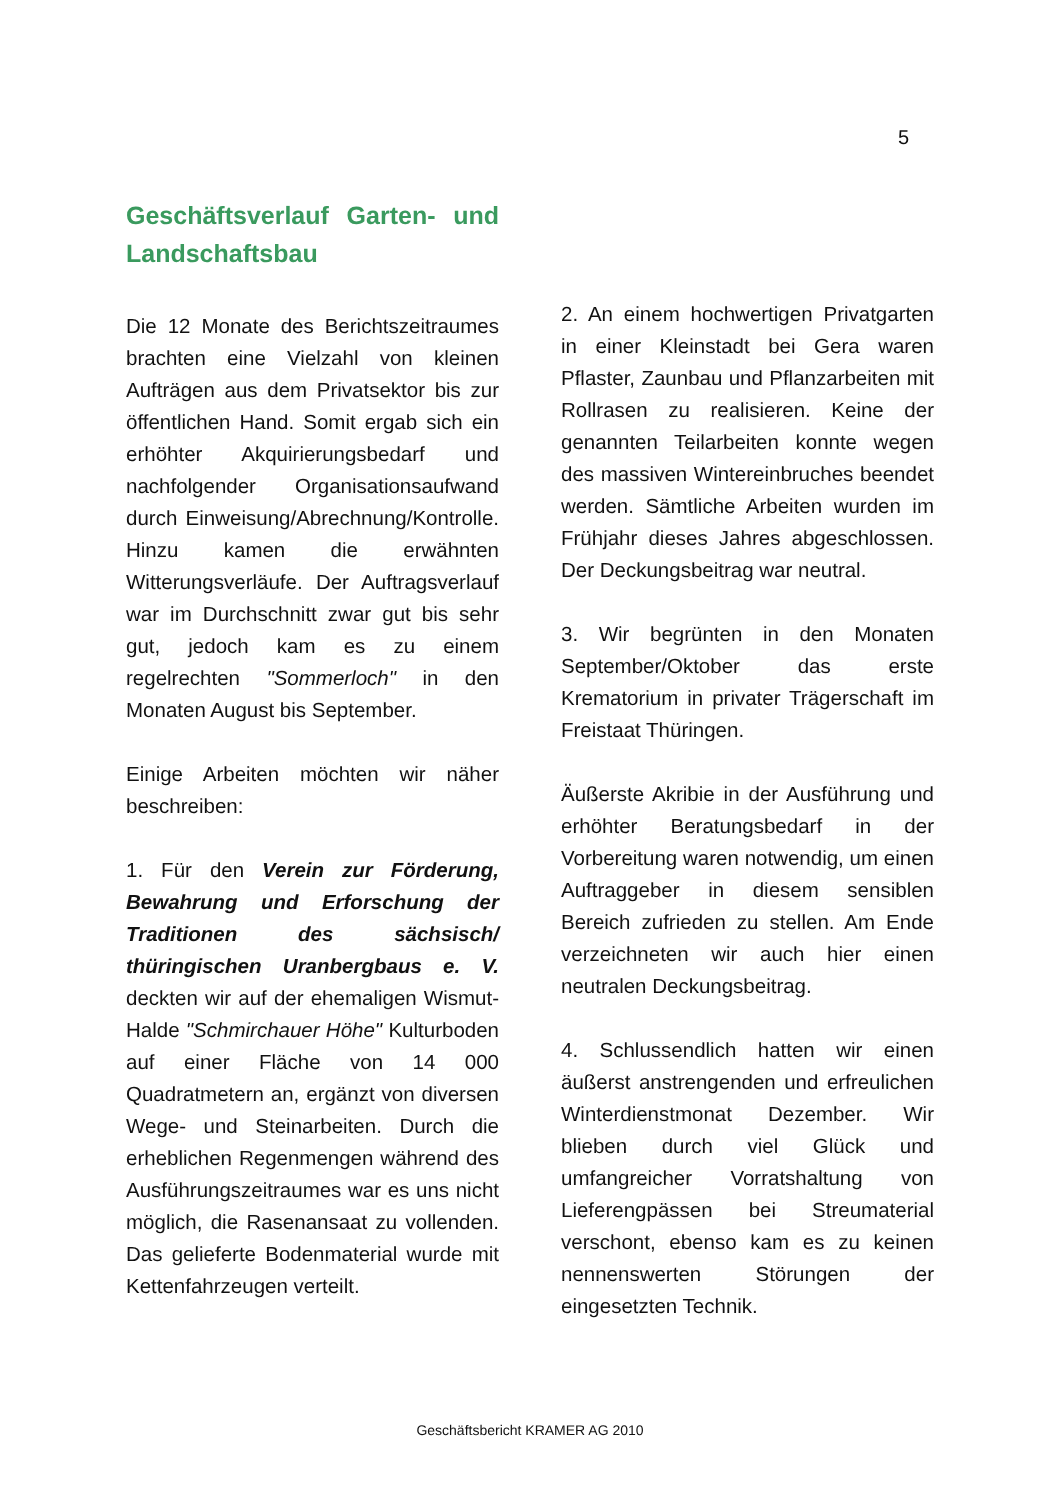5
Geschäftsverlauf Garten- und Landschaftsbau
Die 12 Monate des Berichtszeitraumes brachten eine Vielzahl von kleinen Aufträgen aus dem Privatsektor bis zur öffentlichen Hand. Somit ergab sich ein erhöhter Akquirierungsbedarf und nachfolgender Organisationsaufwand durch Einweisung/Abrechnung/Kontrolle. Hinzu kamen die erwähnten Witterungsverläufe. Der Auftragsverlauf war im Durchschnitt zwar gut bis sehr gut, jedoch kam es zu einem regelrechten "Sommerloch" in den Monaten August bis September.
Einige Arbeiten möchten wir näher beschreiben:
1. Für den Verein zur Förderung, Bewahrung und Erforschung der Traditionen des sächsisch/ thüringischen Uranbergbaus e. V. deckten wir auf der ehemaligen Wismut-Halde "Schmirchauer Höhe" Kulturboden auf einer Fläche von 14 000 Quadratmetern an, ergänzt von diversen Wege- und Steinarbeiten. Durch die erheblichen Regenmengen während des Ausführungszeitraumes war es uns nicht möglich, die Rasenansaat zu vollenden. Das gelieferte Bodenmaterial wurde mit Kettenfahrzeugen verteilt.
2. An einem hochwertigen Privatgarten in einer Kleinstadt bei Gera waren Pflaster, Zaunbau und Pflanzarbeiten mit Rollrasen zu realisieren. Keine der genannten Teilarbeiten konnte wegen des massiven Wintereinbruches beendet werden. Sämtliche Arbeiten wurden im Frühjahr dieses Jahres abgeschlossen. Der Deckungsbeitrag war neutral.
3. Wir begrünten in den Monaten September/Oktober das erste Krematorium in privater Trägerschaft im Freistaat Thüringen.
Äußerste Akribie in der Ausführung und erhöhter Beratungsbedarf in der Vorbereitung waren notwendig, um einen Auftraggeber in diesem sensiblen Bereich zufrieden zu stellen. Am Ende verzeichneten wir auch hier einen neutralen Deckungsbeitrag.
4. Schlussendlich hatten wir einen äußerst anstrengenden und erfreulichen Winterdienstmonat Dezember. Wir blieben durch viel Glück und umfangreicher Vorratshaltung von Lieferengpässen bei Streumaterial verschont, ebenso kam es zu keinen nennenswerten Störungen der eingesetzten Technik.
Geschäftsbericht KRAMER AG 2010